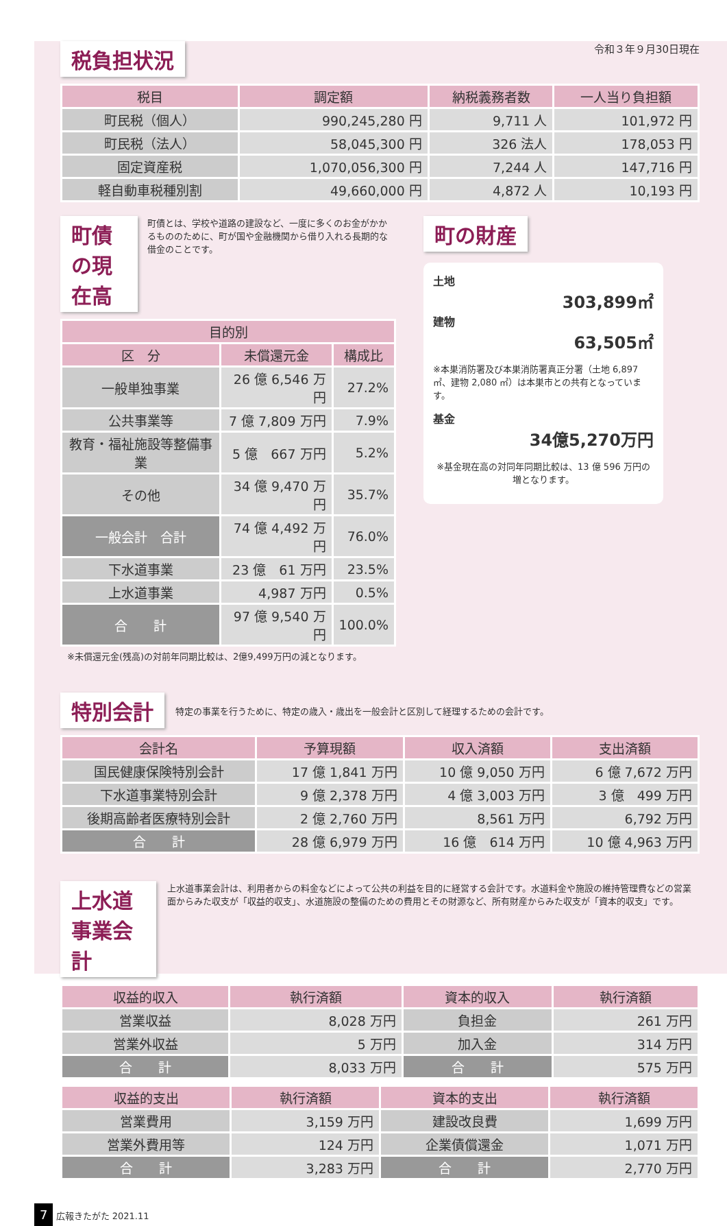税負担状況
令和３年９月30日現在
| 税目 | 調定額 | 納税義務者数 | 一人当り負担額 |
| --- | --- | --- | --- |
| 町民税（個人） | 990,245,280 円 | 9,711 人 | 101,972 円 |
| 町民税（法人） | 58,045,300 円 | 326 法人 | 178,053 円 |
| 固定資産税 | 1,070,056,300 円 | 7,244 人 | 147,716 円 |
| 軽自動車税種別割 | 49,660,000 円 | 4,872 人 | 10,193 円 |
町債の現在高
町債とは、学校や道路の建設など、一度に多くのお金がかかるもののために、町が国や金融機関から借り入れる長期的な借金のことです。
| 目的別 | | |
| --- | --- | --- |
| 区 分 | 未償還元金 | 構成比 |
| 一般単独事業 | 26 億 6,546 万円 | 27.2% |
| 公共事業等 | 7 億 7,809 万円 | 7.9% |
| 教育・福祉施設等整備事業 | 5 億 667 万円 | 5.2% |
| その他 | 34 億 9,470 万円 | 35.7% |
| 一般会計 合計 | 74 億 4,492 万円 | 76.0% |
| 下水道事業 | 23 億 61 万円 | 23.5% |
| 上水道事業 | 4,987 万円 | 0.5% |
| 合 計 | 97 億 9,540 万円 | 100.0% |
※未償還元金(残高)の対前年同期比較は、2億9,499万円の減となります。
町の財産
土地
303,899㎡
建物
63,505㎡
※本巣消防署及び本巣消防署真正分署（土地 6,897 ㎡、建物 2,080 ㎡）は本巣市との共有となっています。
基金
34億5,270万円
※基金現在高の対同年同期比較は、13 億 596 万円の増となります。
特別会計
特定の事業を行うために、特定の歳入・歳出を一般会計と区別して経理するための会計です。
| 会計名 | 予算現額 | 収入済額 | 支出済額 |
| --- | --- | --- | --- |
| 国民健康保険特別会計 | 17 億 1,841 万円 | 10 億 9,050 万円 | 6 億 7,672 万円 |
| 下水道事業特別会計 | 9 億 2,378 万円 | 4 億 3,003 万円 | 3 億 499 万円 |
| 後期高齢者医療特別会計 | 2 億 2,760 万円 | 8,561 万円 | 6,792 万円 |
| 合 計 | 28 億 6,979 万円 | 16 億 614 万円 | 10 億 4,963 万円 |
上水道事業会計
上水道事業会計は、利用者からの料金などによって公共の利益を目的に経営する会計です。水道料金や施設の維持管理費などの営業面からみた収支が「収益的収支」、水道施設の整備のための費用とその財源など、所有財産からみた収支が「資本的収支」です。
| 収益的収入 | 執行済額 | 資本的収入 | 執行済額 |
| --- | --- | --- | --- |
| 営業収益 | 8,028 万円 | 負担金 | 261 万円 |
| 営業外収益 | 5 万円 | 加入金 | 314 万円 |
| 合 計 | 8,033 万円 | 合 計 | 575 万円 |
| 収益的支出 | 執行済額 | 資本的支出 | 執行済額 |
| --- | --- | --- | --- |
| 営業費用 | 3,159 万円 | 建設改良費 | 1,699 万円 |
| 営業外費用等 | 124 万円 | 企業債償還金 | 1,071 万円 |
| 合 計 | 3,283 万円 | 合 計 | 2,770 万円 |
7 広報きたがた 2021.11